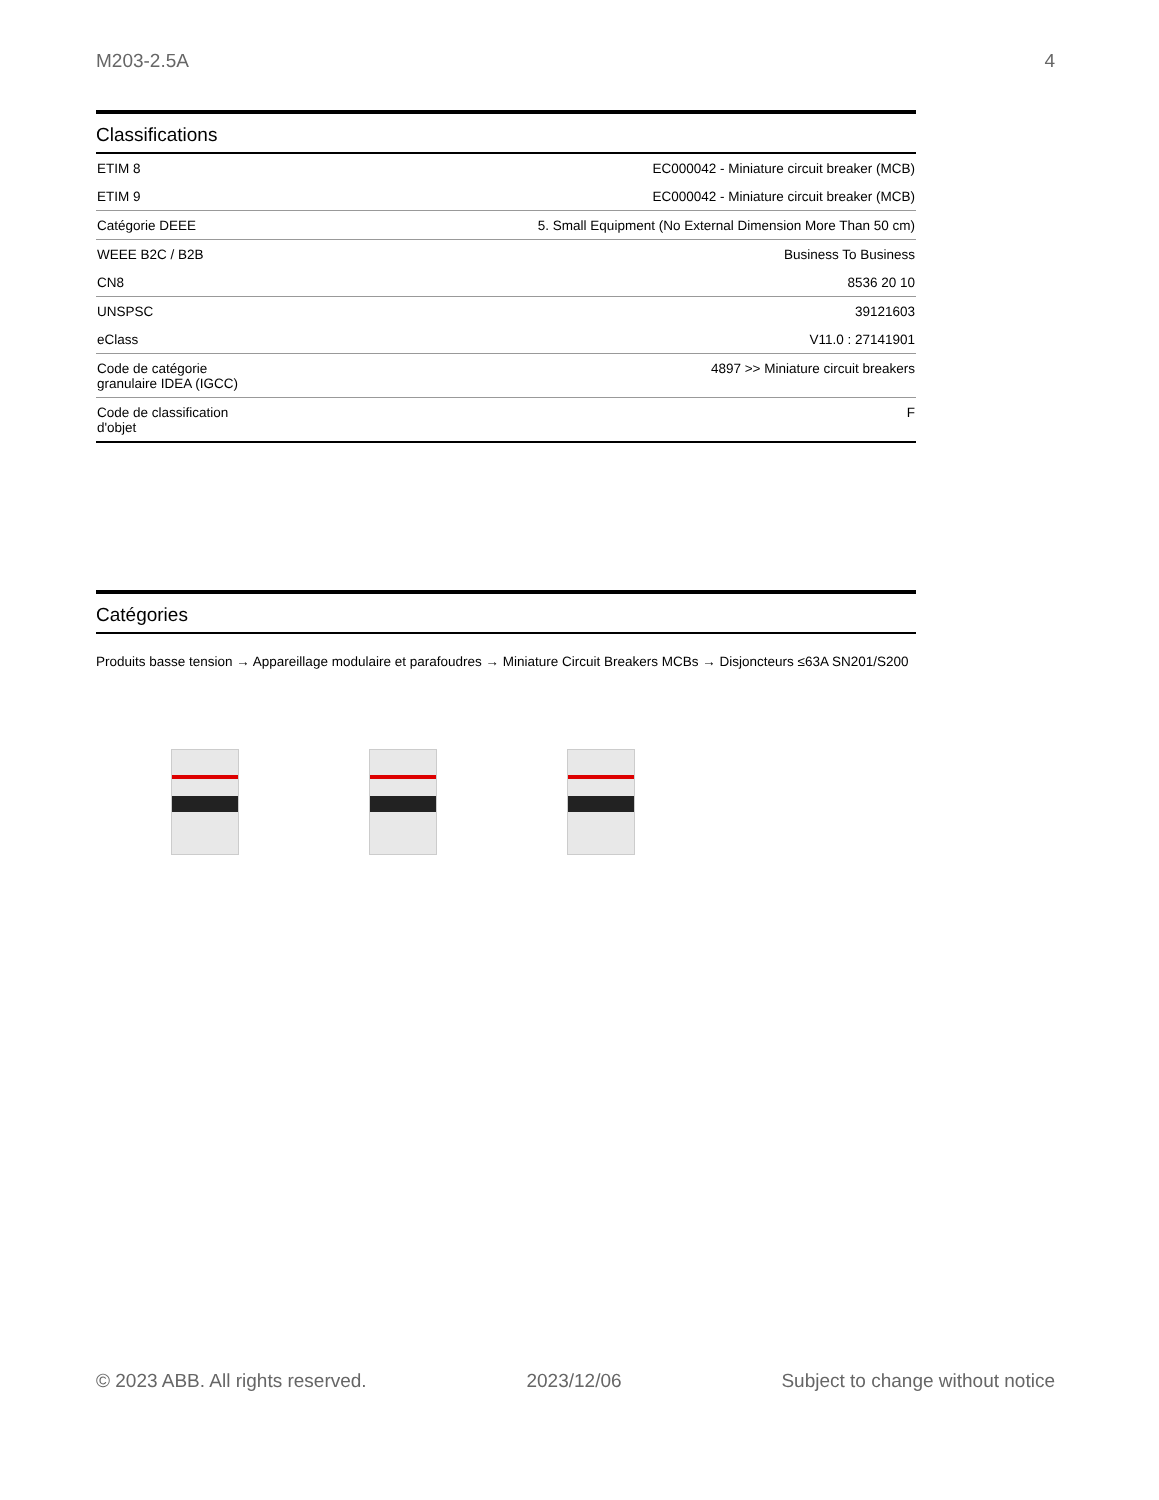M203-2.5A 4
Classifications
| ETIM 8 | EC000042 - Miniature circuit breaker (MCB) |
| ETIM 9 | EC000042 - Miniature circuit breaker (MCB) |
| Catégorie DEEE | 5. Small Equipment (No External Dimension More Than 50 cm) |
| WEEE B2C / B2B | Business To Business |
| CN8 | 8536 20 10 |
| UNSPSC | 39121603 |
| eClass | V11.0 : 27141901 |
| Code de catégorie granulaire IDEA (IGCC) | 4897 >> Miniature circuit breakers |
| Code de classification d'objet | F |
Catégories
Produits basse tension → Appareillage modulaire et parafoudres → Miniature Circuit Breakers MCBs → Disjoncteurs ≤63A SN201/S200
© 2023 ABB. All rights reserved. 2023/12/06 Subject to change without notice